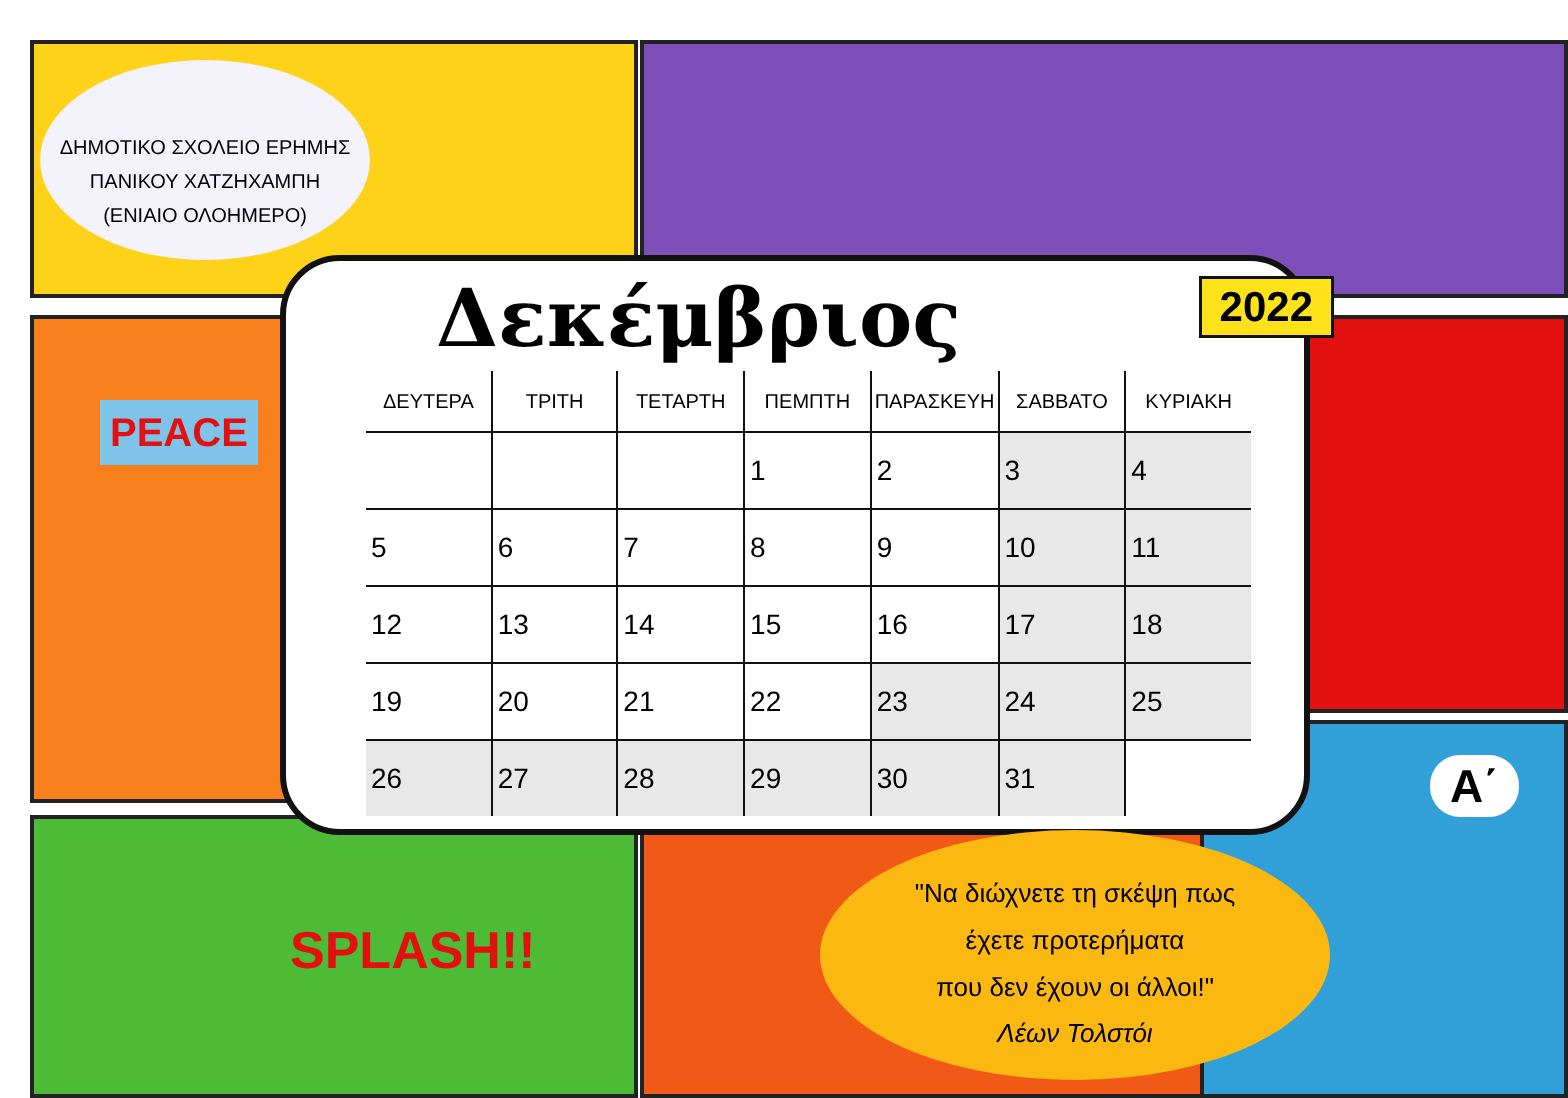ΔΗΜΟΤΙΚΟ ΣΧΟΛΕΙΟ ΕΡΗΜΗΣ
ΠΑΝΙΚΟΥ ΧΑΤΖΗΧΑΜΠΗ
(ΕΝΙΑΙΟ ΟΛΟΗΜΕΡΟ)
PEACE
SPLASH!!
Α΄
Δεκέμβριος
2022
| ΔΕΥΤΕΡΑ | ΤΡΙΤΗ | ΤΕΤΑΡΤΗ | ΠΕΜΠΤΗ | ΠΑΡΑΣΚΕΥΗ | ΣΑΒΒΑΤΟ | ΚΥΡΙΑΚΗ |
| --- | --- | --- | --- | --- | --- | --- |
| | | | 1 | 2 | 3 | 4 |
| 5 | 6 | 7 | 8 | 9 | 10 | 11 |
| 12 | 13 | 14 | 15 | 16 | 17 | 18 |
| 19 | 20 | 21 | 22 | 23 | 24 | 25 |
| 26 | 27 | 28 | 29 | 30 | 31 | |
"Να διώχνετε τη σκέψη πως
έχετε προτερήματα
που δεν έχουν οι άλλοι!"
Λέων Τολστόι